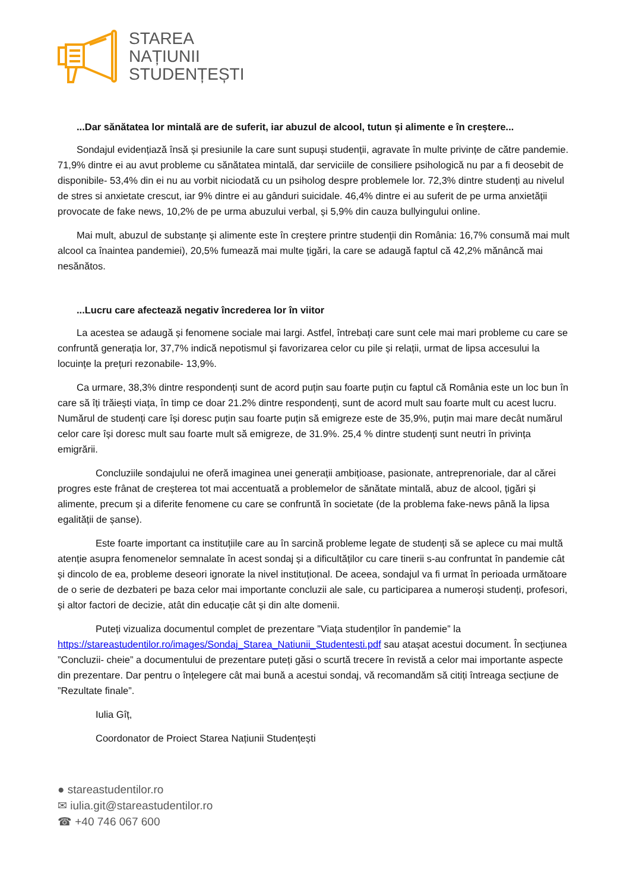STAREA
NAȚIUNII
STUDENȚEȘTI
...Dar sănătatea lor mintală are de suferit, iar abuzul de alcool, tutun și alimente e în creștere...
Sondajul evidențiază însă și presiunile la care sunt supuși studenții, agravate în multe privințe de către pandemie. 71,9% dintre ei au avut probleme cu sănătatea mintală, dar serviciile de consiliere psihologică nu par a fi deosebit de disponibile- 53,4% din ei nu au vorbit niciodată cu un psiholog despre problemele lor. 72,3% dintre studenți au nivelul de stres si anxietate crescut, iar 9% dintre ei au gânduri suicidale. 46,4% dintre ei au suferit de pe urma anxietății provocate de fake news, 10,2% de pe urma abuzului verbal, și 5,9% din cauza bullyingului online.
Mai mult, abuzul de substanțe și alimente este în creștere printre studenții din România: 16,7% consumă mai mult alcool ca înaintea pandemiei), 20,5% fumează mai multe țigări, la care se adaugă faptul că 42,2% mănâncă mai nesănătos.
...Lucru care afectează negativ încrederea lor în viitor
La acestea se adaugă și fenomene sociale mai largi. Astfel, întrebați care sunt cele mai mari probleme cu care se confruntă generația lor, 37,7% indică nepotismul și favorizarea celor cu pile și relații, urmat de lipsa accesului la locuințe la prețuri rezonabile- 13,9%.
Ca urmare, 38,3% dintre respondenți sunt de acord puțin sau foarte puțin cu faptul că România este un loc bun în care să îți trăiești viața, în timp ce doar 21.2% dintre respondenți, sunt de acord mult sau foarte mult cu acest lucru. Numărul de studenți care își doresc puțin sau foarte puțin să emigreze este de 35,9%, puțin mai mare decât numărul celor care își doresc mult sau foarte mult să emigreze, de 31.9%. 25,4 % dintre studenți sunt neutri în privința emigrării.
Concluziile sondajului ne oferă imaginea unei generații ambițioase, pasionate, antreprenoriale, dar al cărei progres este frânat de creșterea tot mai accentuată a problemelor de sănătate mintală, abuz de alcool, țigări și alimente, precum și a diferite fenomene cu care se confruntă în societate (de la problema fake-news până la lipsa egalității de șanse).
Este foarte important ca instituțiile care au în sarcină probleme legate de studenți să se aplece cu mai multă atenție asupra fenomenelor semnalate în acest sondaj și a dificultăților cu care tinerii s-au confruntat în pandemie cât și dincolo de ea, probleme deseori ignorate la nivel instituțional. De aceea, sondajul va fi urmat în perioada următoare de o serie de dezbateri pe baza celor mai importante concluzii ale sale, cu participarea a numeroși studenți, profesori, și altor factori de decizie, atât din educație cât și din alte domenii.
Puteți vizualiza documentul complet de prezentare ”Viața studenților în pandemie” la https://stareastudentilor.ro/images/Sondaj_Starea_Natiunii_Studentesti.pdf sau atașat acestui document. În secțiunea ”Concluzii- cheie” a documentului de prezentare puteți găsi o scurtă trecere în revistă a celor mai importante aspecte din prezentare. Dar pentru o înțelegere cât mai bună a acestui sondaj, vă recomandăm să citiți întreaga secțiune de ”Rezultate finale”.
Iulia Gîț,
Coordonator de Proiect Starea Națiunii Studențești
● stareastudentilor.ro
✉ iulia.git@stareastudentilor.ro
☎ +40 746 067 600